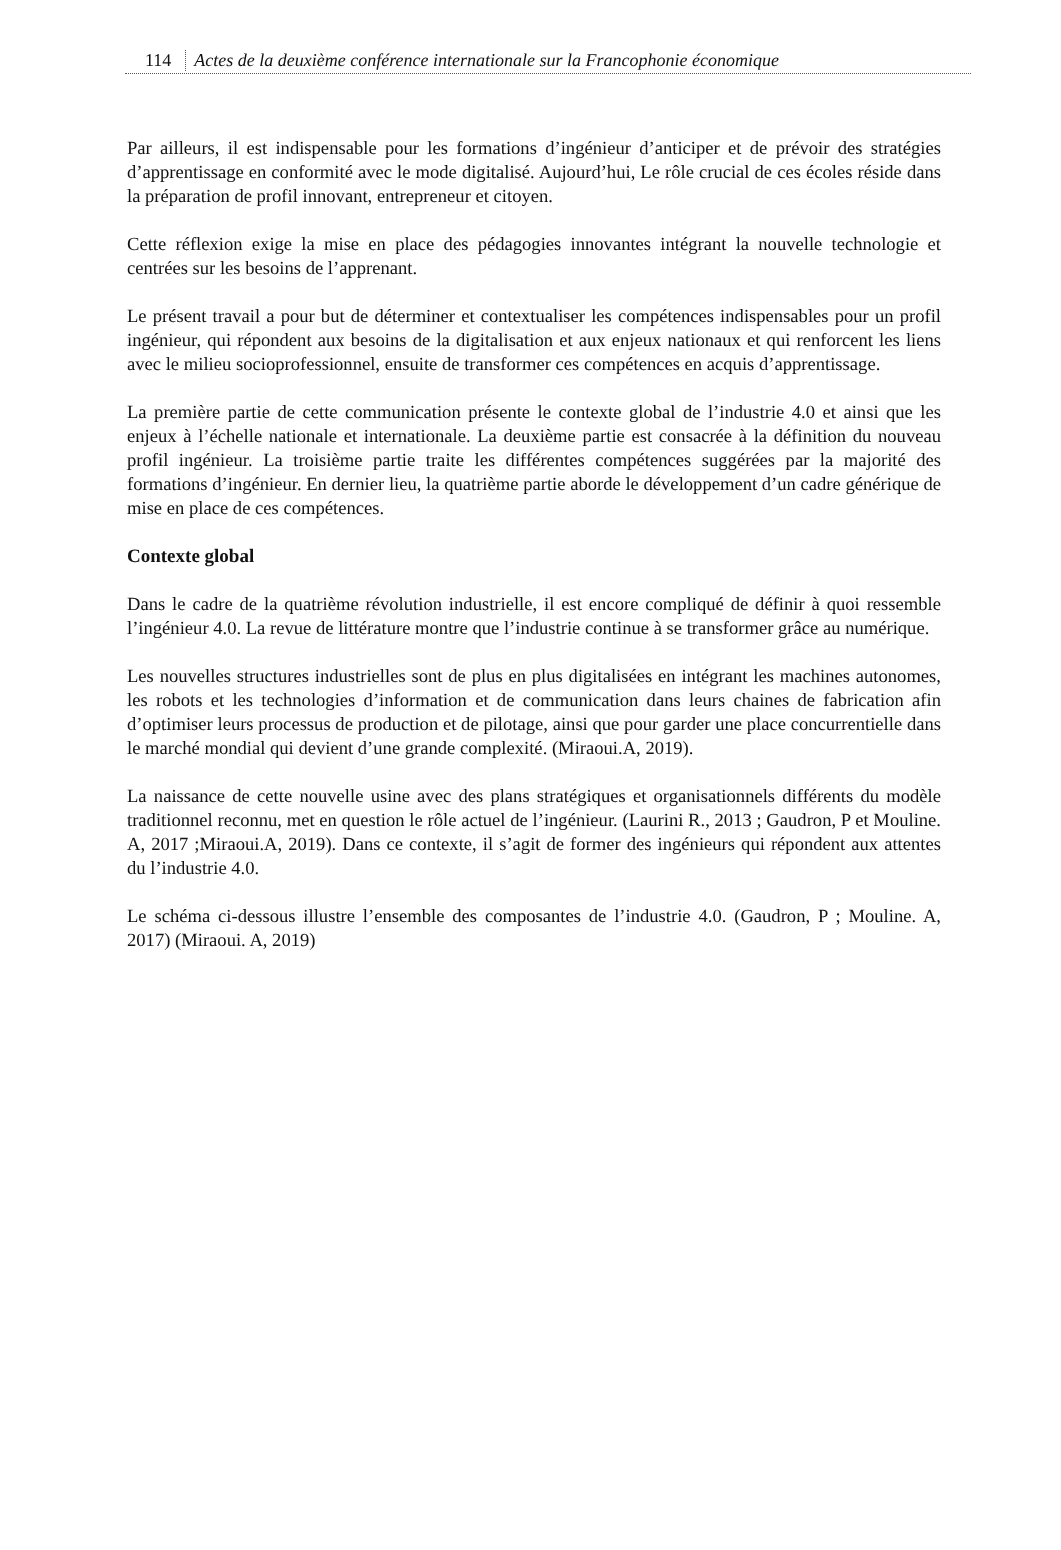114 Actes de la deuxième conférence internationale sur la Francophonie économique
Par ailleurs, il est indispensable pour les formations d’ingénieur d’anticiper et de prévoir des stratégies d’apprentissage en conformité avec le mode digitalisé. Aujourd’hui, Le rôle crucial de ces écoles réside dans la préparation de profil innovant, entrepreneur et citoyen.
Cette réflexion exige la mise en place des pédagogies innovantes intégrant la nouvelle technologie et centrées sur les besoins de l’apprenant.
Le présent travail a pour but de déterminer et contextualiser les compétences indispensables pour un profil ingénieur, qui répondent aux besoins de la digitalisation et aux enjeux nationaux et qui renforcent les liens avec le milieu socioprofessionnel, ensuite de transformer ces compétences en acquis d’apprentissage.
La première partie de cette communication présente le contexte global de l’industrie 4.0 et ainsi que les enjeux à l’échelle nationale et internationale. La deuxième partie est consacrée à la définition du nouveau profil ingénieur. La troisième partie traite les différentes compétences suggérées par la majorité des formations d’ingénieur. En dernier lieu, la quatrième partie aborde le développement d’un cadre générique de mise en place de ces compétences.
Contexte global
Dans le cadre de la quatrième révolution industrielle, il est encore compliqué de définir à quoi ressemble l’ingénieur 4.0. La revue de littérature montre que l’industrie continue à se transformer grâce au numérique.
Les nouvelles structures industrielles sont de plus en plus digitalisées en intégrant les machines autonomes, les robots et les technologies d’information et de communication dans leurs chaines de fabrication afin d’optimiser leurs processus de production et de pilotage, ainsi que pour garder une place concurrentielle dans le marché mondial qui devient d’une grande complexité. (Miraoui.A, 2019).
La naissance de cette nouvelle usine avec des plans stratégiques et organisationnels différents du modèle traditionnel reconnu, met en question le rôle actuel de l’ingénieur. (Laurini R., 2013 ; Gaudron, P et Mouline. A, 2017 ;Miraoui.A, 2019). Dans ce contexte, il s’agit de former des ingénieurs qui répondent aux attentes du l’industrie 4.0.
Le schéma ci-dessous illustre l’ensemble des composantes de l’industrie 4.0. (Gaudron, P ; Mouline. A, 2017) (Miraoui. A, 2019)